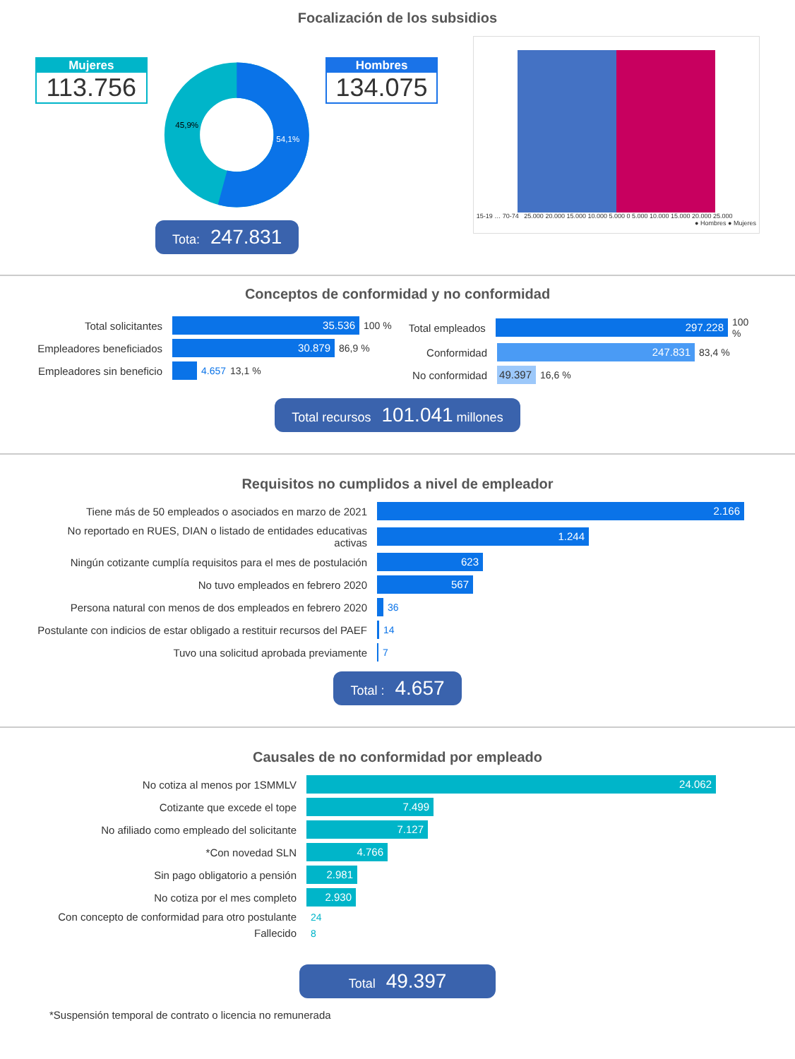Focalización de los subsidios
Mujeres
113.756
45,9%
54,1%
Hombres
134.075
15-19 … 70-74 25.000 20.000 15.000 10.000 5.000 0 5.000 10.000 15.000 20.000 25.000
● Hombres ● Mujeres
Tota: 247.831
Conceptos de conformidad y no conformidad
Total solicitantes
35.536
100 %
Empleadores beneficiados
30.879
86,9 %
Empleadores sin beneficio
4.657 13,1 %
Total empleados
297.228
100 %
Conformidad
247.831
83,4 %
No conformidad
49.397
16,6 %
Total recursos 101.041 millones
Requisitos no cumplidos a nivel de empleador
Tiene más de 50 empleados o asociados en marzo de 2021
2.166
No reportado en RUES, DIAN o listado de entidades educativas activas
1.244
Ningún cotizante cumplía requisitos para el mes de postulación
623
No tuvo empleados en febrero 2020
567
Persona natural con menos de dos empleados en febrero 2020
36
Postulante con indicios de estar obligado a restituir recursos del PAEF
14
Tuvo una solicitud aprobada previamente 7
Total : 4.657
Causales de no conformidad por empleado
No cotiza al menos por 1SMMLV
24.062
Cotizante que excede el tope
7.499
No afiliado como empleado del solicitante
7.127
*Con novedad SLN
4.766
Sin pago obligatorio a pensión
2.981
No cotiza por el mes completo
2.930
Con concepto de conformidad para otro postulante
24
Fallecido 8
Total 49.397
*Suspensión temporal de contrato o licencia no remunerada